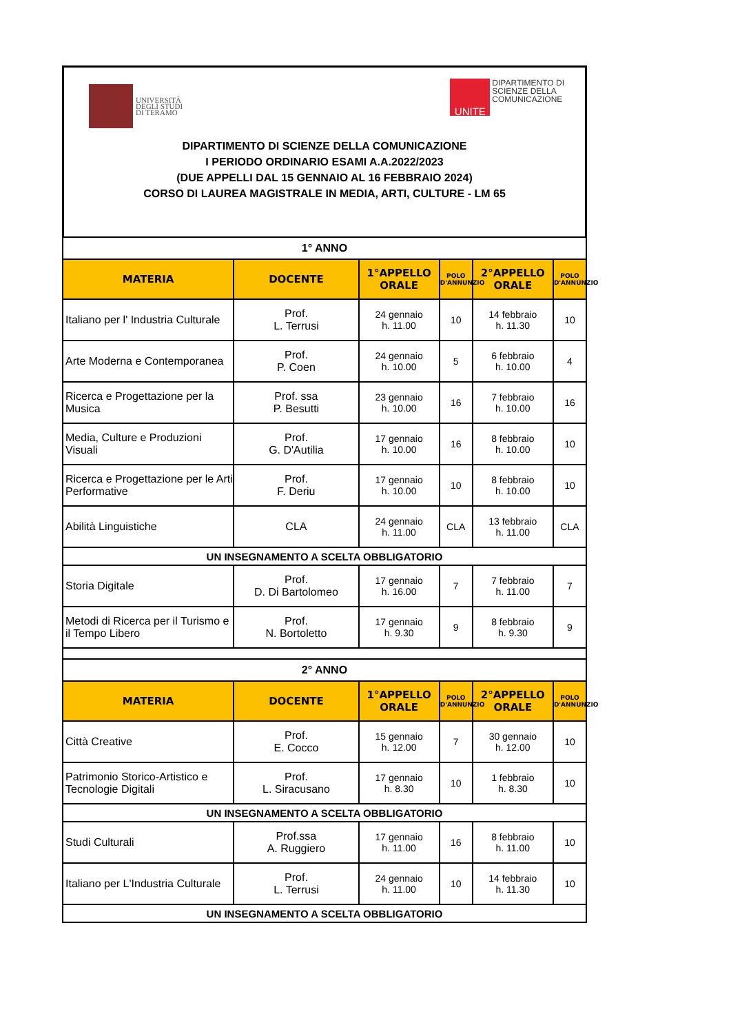UNIVERSITÀ
DEGLI STUDI
DI TERAMO
UNITE
DIPARTIMENTO DI
SCIENZE DELLA
COMUNICAZIONE
DIPARTIMENTO DI SCIENZE DELLA COMUNICAZIONE
I PERIODO ORDINARIO ESAMI A.A.2022/2023
(DUE APPELLI DAL 15 GENNAIO AL 16 FEBBRAIO 2024)
CORSO DI LAUREA MAGISTRALE IN MEDIA, ARTI, CULTURE - LM 65
| 1° ANNO | | | | | |
| MATERIA | DOCENTE | 1°APPELLO ORALE | POLO D'ANNUNZIO | 2°APPELLO ORALE | POLO D'ANNUNZIO |
| Italiano per l' Industria Culturale | Prof. L. Terrusi | 24 gennaio h. 11.00 | 10 | 14 febbraio h. 11.30 | 10 |
| Arte Moderna e Contemporanea | Prof. P. Coen | 24 gennaio h. 10.00 | 5 | 6 febbraio h. 10.00 | 4 |
| Ricerca e Progettazione per la Musica | Prof. ssa P. Besutti | 23 gennaio h. 10.00 | 16 | 7 febbraio h. 10.00 | 16 |
| Media, Culture e Produzioni Visuali | Prof. G. D'Autilia | 17 gennaio h. 10.00 | 16 | 8 febbraio h. 10.00 | 10 |
| Ricerca e Progettazione per le Arti Performative | Prof. F. Deriu | 17 gennaio h. 10.00 | 10 | 8 febbraio h. 10.00 | 10 |
| Abilità Linguistiche | CLA | 24 gennaio h. 11.00 | CLA | 13 febbraio h. 11.00 | CLA |
| UN INSEGNAMENTO A SCELTA OBBLIGATORIO | | | | | |
| Storia Digitale | Prof. D. Di Bartolomeo | 17 gennaio h. 16.00 | 7 | 7 febbraio h. 11.00 | 7 |
| Metodi di Ricerca per il Turismo e il Tempo Libero | Prof. N. Bortoletto | 17 gennaio h. 9.30 | 9 | 8 febbraio h. 9.30 | 9 |
| 2° ANNO | | | | | |
| MATERIA | DOCENTE | 1°APPELLO ORALE | POLO D'ANNUNZIO | 2°APPELLO ORALE | POLO D'ANNUNZIO |
| Città Creative | Prof. E. Cocco | 15 gennaio h. 12.00 | 7 | 30 gennaio h. 12.00 | 10 |
| Patrimonio Storico-Artistico e Tecnologie Digitali | Prof. L. Siracusano | 17 gennaio h. 8.30 | 10 | 1 febbraio h. 8.30 | 10 |
| UN INSEGNAMENTO A SCELTA OBBLIGATORIO | | | | | |
| Studi Culturali | Prof.ssa A. Ruggiero | 17 gennaio h. 11.00 | 16 | 8 febbraio h. 11.00 | 10 |
| Italiano per L'Industria Culturale | Prof. L. Terrusi | 24 gennaio h. 11.00 | 10 | 14 febbraio h. 11.30 | 10 |
| UN INSEGNAMENTO A SCELTA OBBLIGATORIO | | | | | |